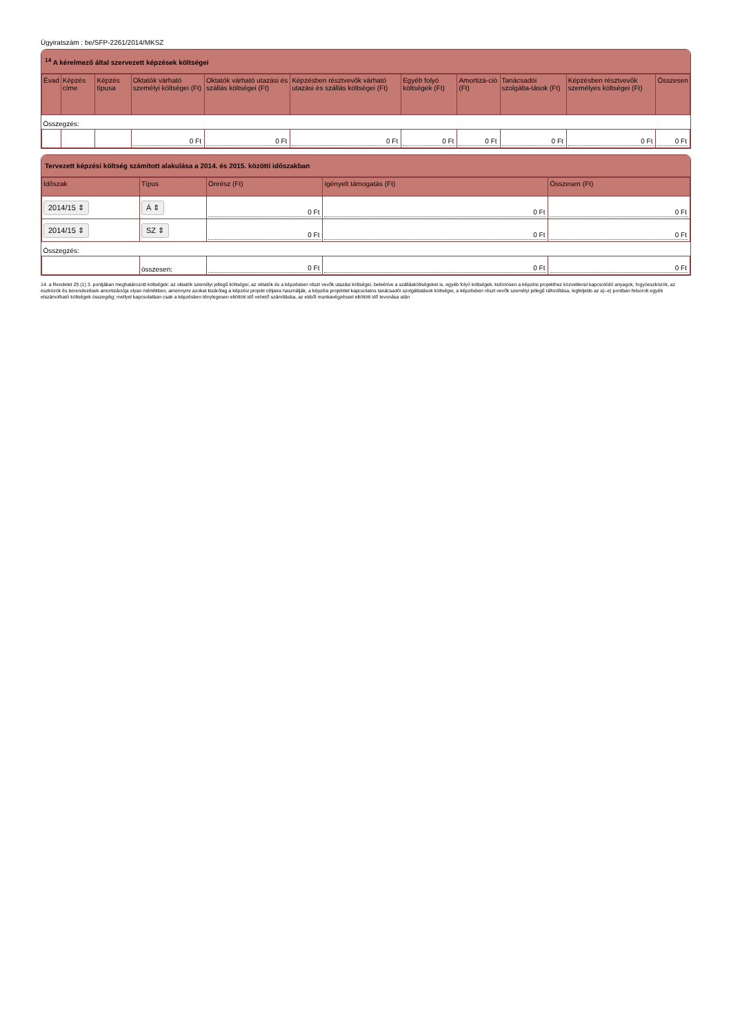Ügyiratszám : be/SFP-2261/2014/MKSZ
<sup>14</sup> A kérelmező által szervezett képzések költségei
| Évad | Képzés címe | Képzés típusa | Oktatók várható személyi költségei (Ft) | Oktatók várható utazási és szállás költségei (Ft) | Képzésben résztvevők várható utazási és szállás költségei (Ft) | Egyéb folyó költségek (Ft) | Amortizá-ció (Ft) | Tanácsadói szolgálta-tások (Ft) | Képzésben résztvevők személyes költségei (Ft) | Összesen |
| --- | --- | --- | --- | --- | --- | --- | --- | --- | --- | --- |
| Összegzés: | | | | | | | | | | |
| | | | 0 Ft | 0 Ft | 0 Ft | 0 Ft | 0 Ft | 0 Ft | 0 Ft | 0 Ft |
Tervezett képzési költség számított alakulása a 2014. és 2015. közötti időszakban
| Időszak | Típus | Önrész (Ft) | Igényelt támogatás (Ft) | Összesen (Ft) |
| --- | --- | --- | --- | --- |
| 2014/15 ⇕ | Á ⇕ | 0 Ft | 0 Ft | 0 Ft |
| 2014/15 ⇕ | SZ ⇕ | 0 Ft | 0 Ft | 0 Ft |
| Összegzés: | | | | |
| | összesen: | 0 Ft | 0 Ft | 0 Ft |
14. a Rendelet 2§ (1) 3. pontjában meghatározott költségek: az oktatók személyi jellegű költségei, az oktatók és a képzésben részt vevők utazási költségei, beleértve a szállásköltségeket is, egyéb folyó költségek, különösen a képzési projekthez közvetlenül kapcsolódó anyagok, fogyóeszközök, az eszközök és berendezések amortizációja olyan mértékben, amennyire azokat kizárólag a képzési projekt céljaira használják, a képzési projekttel kapcsolatos tanácsadói szolgáltatások költségei, a képzésben részt vevők személyi jellegű ráfordítása, legfeljebb az a)–e) pontban felsorolt egyéb elszámolható költségek összegéig; mellyel kapcsolatban csak a képzésben ténylegesen eltöltött idő vehető számításba, az ebből munkavégzéssel eltöltött idő levonása után